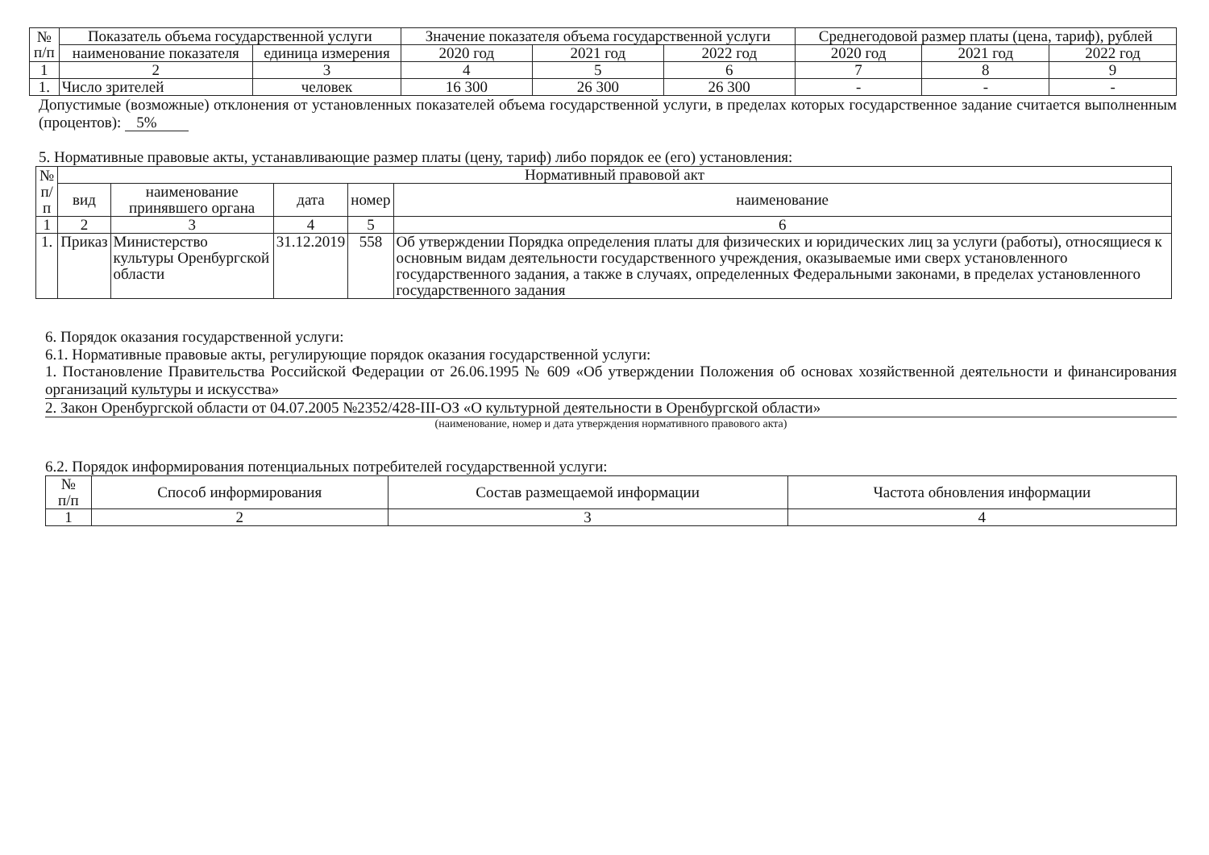| № п/п | Показатель объема государственной услуги | | Значение показателя объема государственной услуги | | | Среднегодовой размер платы (цена, тариф), рублей | | |
| --- | --- | --- | --- | --- | --- | --- | --- | --- |
| | наименование показателя | единица измерения | 2020 год | 2021 год | 2022 год | 2020 год | 2021 год | 2022 год |
| 1 | 2 | 3 | 4 | 5 | 6 | 7 | 8 | 9 |
| 1. | Число зрителей | человек | 16 300 | 26 300 | 26 300 | - | - | - |
Допустимые (возможные) отклонения от установленных показателей объема государственной услуги, в пределах которых государственное задание считается выполненным (процентов): 5%
5. Нормативные правовые акты, устанавливающие размер платы (цену, тариф) либо порядок ее (его) установления:
| № п/п | Нормативный правовой акт | | | | |
| --- | --- | --- | --- | --- | --- |
| | вид | наименование принявшего органа | дата | номер | наименование |
| 1 | 2 | 3 | 4 | 5 | 6 |
| 1. | Приказ | Министерство культуры Оренбургской области | 31.12.2019 | 558 | Об утверждении Порядка определения платы для физических и юридических лиц за услуги (работы), относящиеся к основным видам деятельности государственного учреждения, оказываемые ими сверх установленного государственного задания, а также в случаях, определенных Федеральными законами, в пределах установленного государственного задания |
6. Порядок оказания государственной услуги:
6.1. Нормативные правовые акты, регулирующие порядок оказания государственной услуги:
1. Постановление Правительства Российской Федерации от 26.06.1995 № 609 «Об утверждении Положения об основах хозяйственной деятельности и финансирования организаций культуры и искусства»
2. Закон Оренбургской области от 04.07.2005 №2352/428-III-ОЗ «О культурной деятельности в Оренбургской области»
(наименование, номер и дата утверждения нормативного правового акта)
6.2. Порядок информирования потенциальных потребителей государственной услуги:
| № п/п | Способ информирования | Состав размещаемой информации | Частота обновления информации |
| --- | --- | --- | --- |
| 1 | 2 | 3 | 4 |